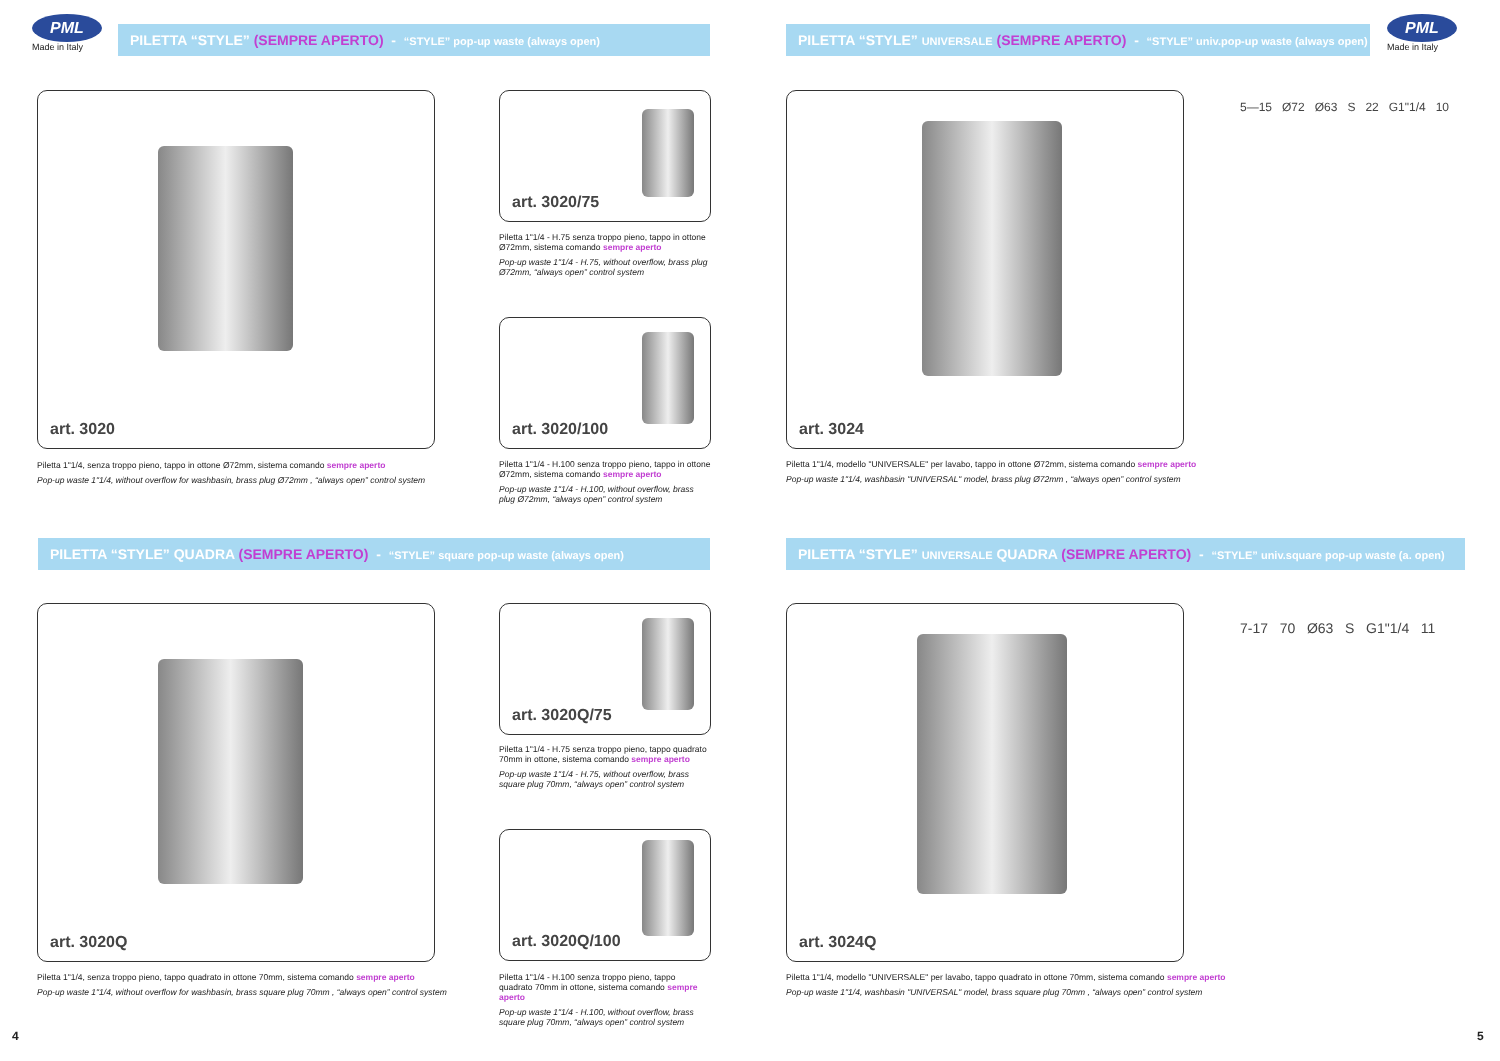PML
Made in Italy
PILETTA “STYLE” (SEMPRE APERTO) - “STYLE” pop-up waste (always open)
art. 3020
Piletta 1"1/4, senza troppo pieno, tappo in ottone Ø72mm, sistema comando sempre aperto
Pop-up waste 1"1/4, without overflow for washbasin, brass plug Ø72mm , “always open” control system
art. 3020/75
Piletta 1"1/4 - H.75 senza troppo pieno, tappo in ottone Ø72mm, sistema comando sempre aperto
Pop-up waste 1"1/4 - H.75, without overflow, brass plug Ø72mm, “always open” control system
art. 3020/100
Piletta 1"1/4 - H.100 senza troppo pieno, tappo in ottone Ø72mm, sistema comando sempre aperto
Pop-up waste 1"1/4 - H.100, without overflow, brass plug Ø72mm, “always open” control system
PILETTA “STYLE” QUADRA (SEMPRE APERTO) - “STYLE” square pop-up waste (always open)
art. 3020Q
Piletta 1"1/4, senza troppo pieno, tappo quadrato in ottone 70mm, sistema comando sempre aperto
Pop-up waste 1"1/4, without overflow for washbasin, brass square plug 70mm , “always open” control system
art. 3020Q/75
Piletta 1"1/4 - H.75 senza troppo pieno, tappo quadrato 70mm in ottone, sistema comando sempre aperto
Pop-up waste 1"1/4 - H.75, without overflow, brass square plug 70mm, “always open” control system
art. 3020Q/100
Piletta 1"1/4 - H.100 senza troppo pieno, tappo quadrato 70mm in ottone, sistema comando sempre aperto
Pop-up waste 1"1/4 - H.100, without overflow, brass square plug 70mm, “always open” control system
4
PILETTA “STYLE” UNIVERSALE (SEMPRE APERTO) - “STYLE” univ.pop-up waste (always open)
PML
Made in Italy
art. 3024
5—15 Ø72 Ø63 S 22 G1"1/4 10
Piletta 1"1/4, modello "UNIVERSALE" per lavabo, tappo in ottone Ø72mm, sistema comando sempre aperto
Pop-up waste 1"1/4, washbasin "UNIVERSAL" model, brass plug Ø72mm , “always open” control system
PILETTA “STYLE” UNIVERSALE QUADRA (SEMPRE APERTO) - “STYLE” univ.square pop-up waste (a. open)
art. 3024Q
7-17 70 Ø63 S G1"1/4 11
Piletta 1"1/4, modello "UNIVERSALE" per lavabo, tappo quadrato in ottone 70mm, sistema comando sempre aperto
Pop-up waste 1"1/4, washbasin "UNIVERSAL" model, brass square plug 70mm , “always open” control system
5